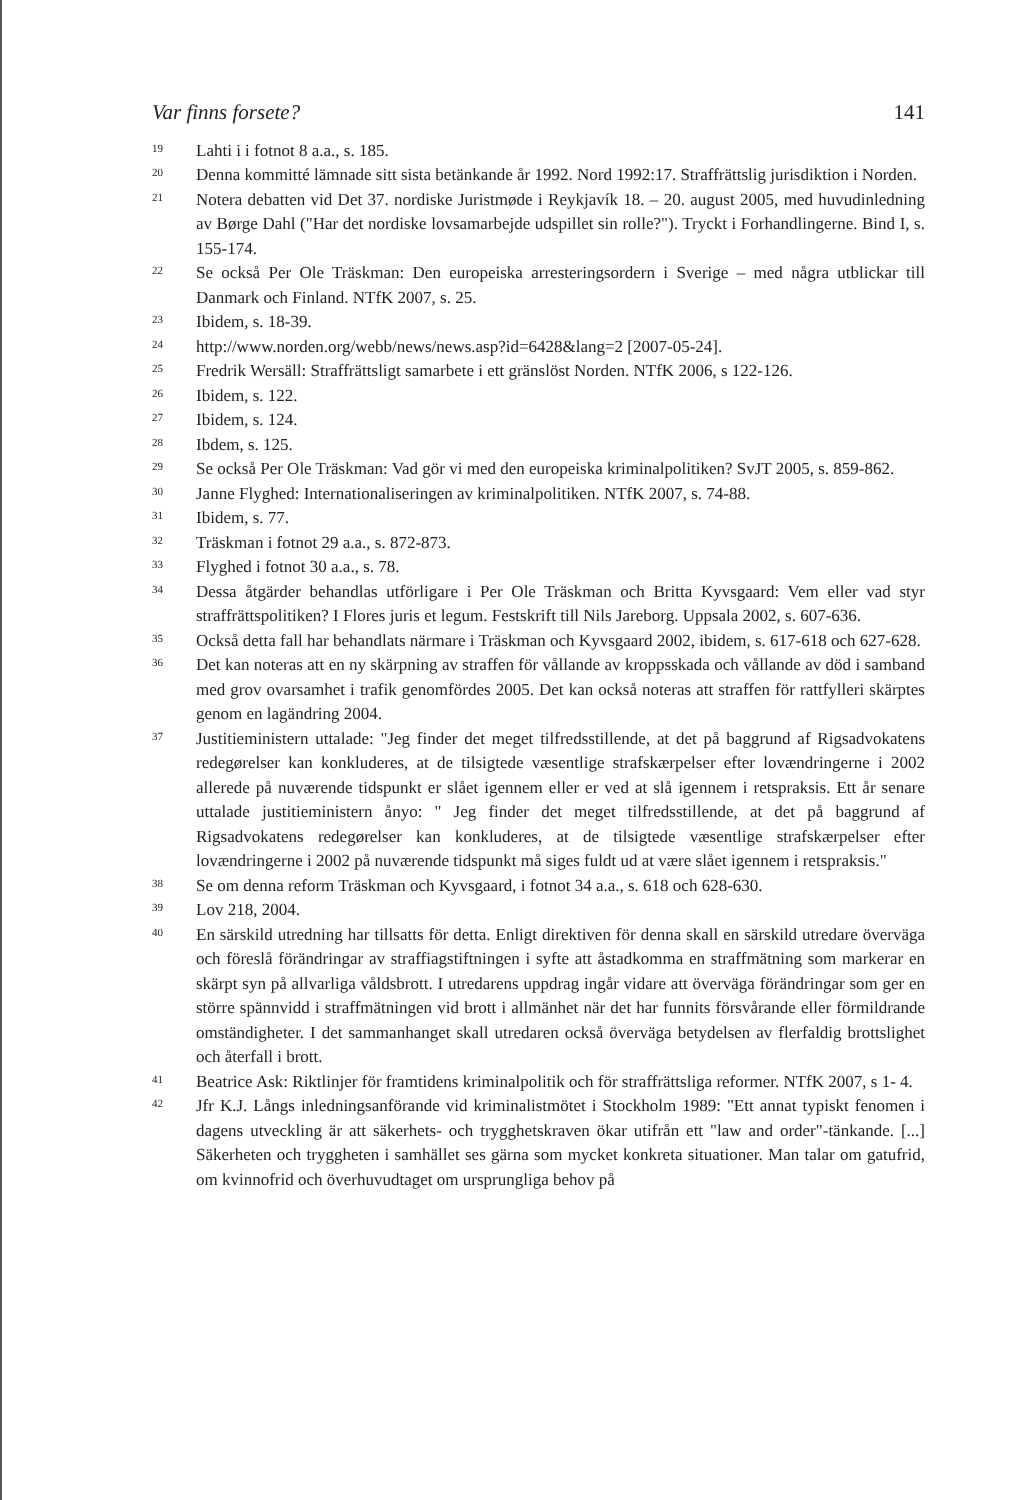Var finns forsete? 141
19 Lahti i i fotnot 8 a.a., s. 185.
20 Denna kommitté lämnade sitt sista betänkande år 1992. Nord 1992:17. Straffrättslig jurisdiktion i Norden.
21 Notera debatten vid Det 37. nordiske Juristmøde i Reykjavík 18. – 20. august 2005, med huvudinledning av Børge Dahl ("Har det nordiske lovsamarbejde udspillet sin rolle?"). Tryckt i Forhandlingerne. Bind I, s. 155-174.
22 Se också Per Ole Träskman: Den europeiska arresteringsordern i Sverige – med några utblickar till Danmark och Finland. NTfK 2007, s. 25.
23 Ibidem, s. 18-39.
24 http://www.norden.org/webb/news/news.asp?id=6428&lang=2 [2007-05-24].
25 Fredrik Wersäll: Straffrättsligt samarbete i ett gränslöst Norden. NTfK 2006, s 122-126.
26 Ibidem, s. 122.
27 Ibidem, s. 124.
28 Ibdem, s. 125.
29 Se också Per Ole Träskman: Vad gör vi med den europeiska kriminalpolitiken? SvJT 2005, s. 859-862.
30 Janne Flyghed: Internationaliseringen av kriminalpolitiken. NTfK 2007, s. 74-88.
31 Ibidem, s. 77.
32 Träskman i fotnot 29 a.a., s. 872-873.
33 Flyghed i fotnot 30 a.a., s. 78.
34 Dessa åtgärder behandlas utförligare i Per Ole Träskman och Britta Kyvsgaard: Vem eller vad styr straffrättspolitiken? I Flores juris et legum. Festskrift till Nils Jareborg. Uppsala 2002, s. 607-636.
35 Också detta fall har behandlats närmare i Träskman och Kyvsgaard 2002, ibidem, s. 617-618 och 627-628.
36 Det kan noteras att en ny skärpning av straffen för vållande av kroppsskada och vållande av död i samband med grov ovarsamhet i trafik genomfördes 2005. Det kan också noteras att straffen för rattfylleri skärptes genom en lagändring 2004.
37 Justitieministern uttalade: "Jeg finder det meget tilfredsstillende, at det på baggrund af Rigsadvokatens redegørelser kan konkluderes, at de tilsigtede væsentlige strafskærpelser efter lovændringerne i 2002 allerede på nuværende tidspunkt er slået igennem eller er ved at slå igennem i retspraksis. Ett år senare uttalade justitieministern ånyo: " Jeg finder det meget tilfredsstillende, at det på baggrund af Rigsadvokatens redegørelser kan konkluderes, at de tilsigtede væsentlige strafskærpelser efter lovændringerne i 2002 på nuværende tidspunkt må siges fuldt ud at være slået igennem i retspraksis."
38 Se om denna reform Träskman och Kyvsgaard, i fotnot 34 a.a., s. 618 och 628-630.
39 Lov 218, 2004.
40 En särskild utredning har tillsatts för detta. Enligt direktiven för denna skall en särskild utredare överväga och föreslå förändringar av straffiagstiftningen i syfte att åstadkomma en straffmätning som markerar en skärpt syn på allvarliga våldsbrott. I utredarens uppdrag ingår vidare att överväga förändringar som ger en större spännvidd i straffmätningen vid brott i allmänhet när det har funnits försvårande eller förmildrande omständigheter. I det sammanhanget skall utredaren också överväga betydelsen av flerfaldig brottslighet och återfall i brott.
41 Beatrice Ask: Riktlinjer för framtidens kriminalpolitik och för straffrättsliga reformer. NTfK 2007, s 1- 4.
42 Jfr K.J. Långs inledningsanförande vid kriminalistmötet i Stockholm 1989: "Ett annat typiskt fenomen i dagens utveckling är att säkerhets- och trygghetskraven ökar utifrån ett "law and order"-tänkande. [...] Säkerheten och tryggheten i samhället ses gärna som mycket konkreta situationer. Man talar om gatufrid, om kvinnofrid och överhuvudtaget om ursprungliga behov på